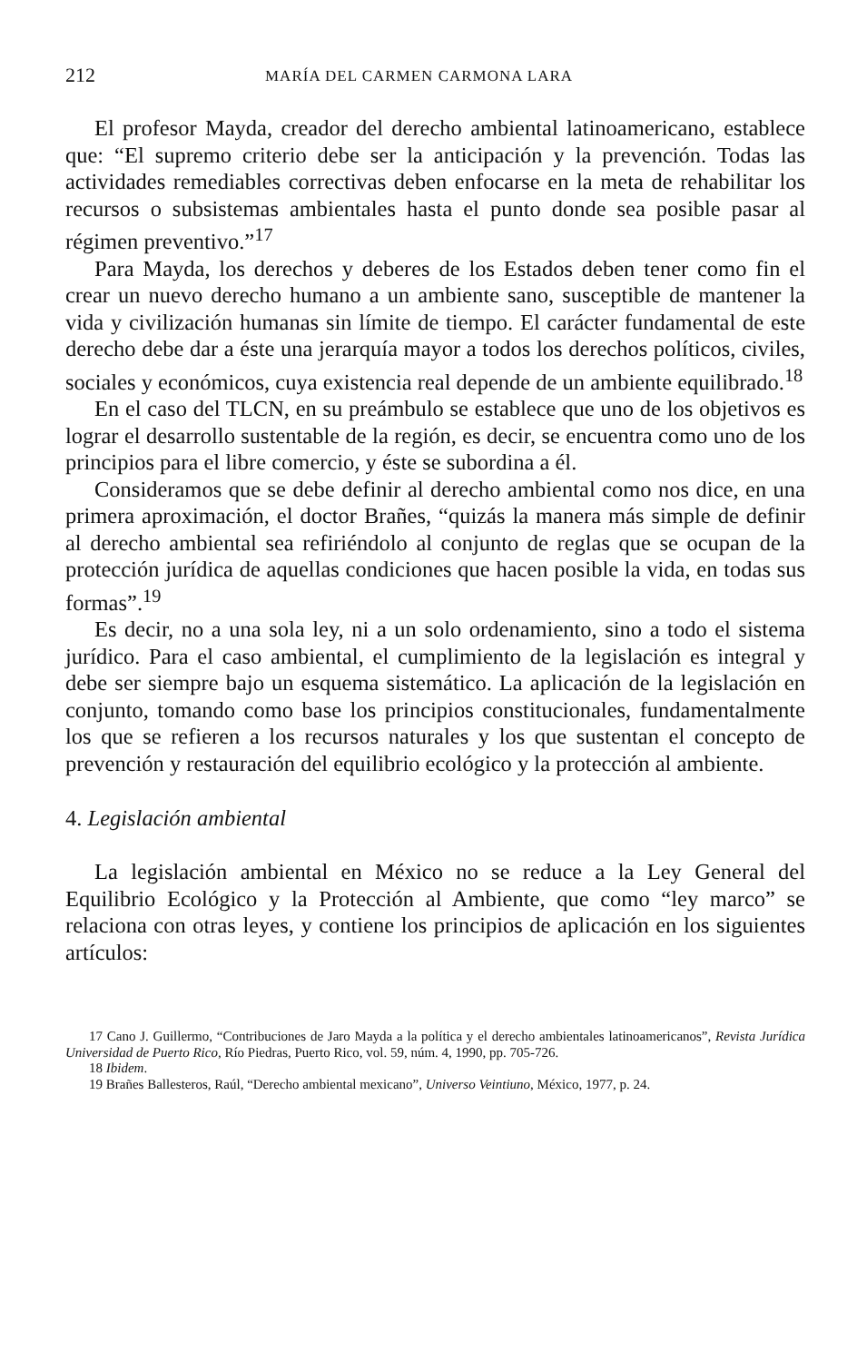212 MARÍA DEL CARMEN CARMONA LARA
El profesor Mayda, creador del derecho ambiental latinoamericano, establece que: “El supremo criterio debe ser la anticipación y la prevención. Todas las actividades remediables correctivas deben enfocarse en la meta de rehabilitar los recursos o subsistemas ambientales hasta el punto donde sea posible pasar al régimen preventivo.”<sup>17</sup>
Para Mayda, los derechos y deberes de los Estados deben tener como fin el crear un nuevo derecho humano a un ambiente sano, susceptible de mantener la vida y civilización humanas sin límite de tiempo. El carácter fundamental de este derecho debe dar a éste una jerarquía mayor a todos los derechos políticos, civiles, sociales y económicos, cuya existencia real depende de un ambiente equilibrado.<sup>18</sup>
En el caso del TLCN, en su preámbulo se establece que uno de los objetivos es lograr el desarrollo sustentable de la región, es decir, se encuentra como uno de los principios para el libre comercio, y éste se subordina a él.
Consideramos que se debe definir al derecho ambiental como nos dice, en una primera aproximación, el doctor Brañes, “quizás la manera más simple de definir al derecho ambiental sea refiriéndolo al conjunto de reglas que se ocupan de la protección jurídica de aquellas condiciones que hacen posible la vida, en todas sus formas”.<sup>19</sup>
Es decir, no a una sola ley, ni a un solo ordenamiento, sino a todo el sistema jurídico. Para el caso ambiental, el cumplimiento de la legislación es integral y debe ser siempre bajo un esquema sistemático. La aplicación de la legislación en conjunto, tomando como base los principios constitucionales, fundamentalmente los que se refieren a los recursos naturales y los que sustentan el concepto de prevención y restauración del equilibrio ecológico y la protección al ambiente.
4. Legislación ambiental
La legislación ambiental en México no se reduce a la Ley General del Equilibrio Ecológico y la Protección al Ambiente, que como “ley marco” se relaciona con otras leyes, y contiene los principios de aplicación en los siguientes artículos:
17 Cano J. Guillermo, “Contribuciones de Jaro Mayda a la política y el derecho ambientales latinoamericanos”, Revista Jurídica Universidad de Puerto Rico, Río Piedras, Puerto Rico, vol. 59, núm. 4, 1990, pp. 705-726.
18 Ibidem.
19 Brañes Ballesteros, Raúl, “Derecho ambiental mexicano”, Universo Veintiuno, México, 1977, p. 24.